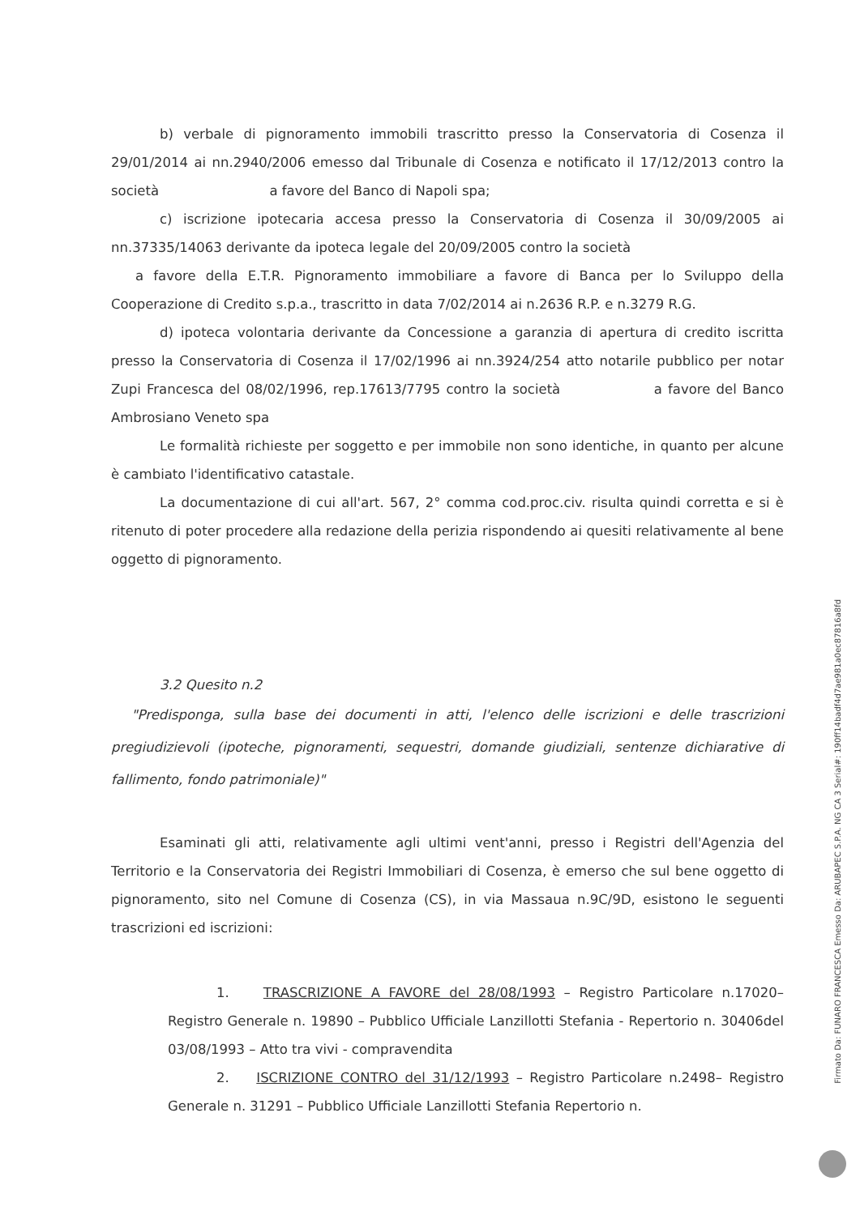b) verbale di pignoramento immobili trascritto presso la Conservatoria di Cosenza il 29/01/2014 ai nn.2940/2006 emesso dal Tribunale di Cosenza e notificato il 17/12/2013 contro la società a favore del Banco di Napoli spa;
c) iscrizione ipotecaria accesa presso la Conservatoria di Cosenza il 30/09/2005 ai nn.37335/14063 derivante da ipoteca legale del 20/09/2005 contro la società
a favore della E.T.R. Pignoramento immobiliare a favore di Banca per lo Sviluppo della Cooperazione di Credito s.p.a., trascritto in data 7/02/2014 ai n.2636 R.P. e n.3279 R.G.
d) ipoteca volontaria derivante da Concessione a garanzia di apertura di credito iscritta presso la Conservatoria di Cosenza il 17/02/1996 ai nn.3924/254 atto notarile pubblico per notar Zupi Francesca del 08/02/1996, rep.17613/7795 contro la società a favore del Banco Ambrosiano Veneto spa
Le formalità richieste per soggetto e per immobile non sono identiche, in quanto per alcune è cambiato l'identificativo catastale.
La documentazione di cui all'art. 567, 2° comma cod.proc.civ. risulta quindi corretta e si è ritenuto di poter procedere alla redazione della perizia rispondendo ai quesiti relativamente al bene oggetto di pignoramento.
3.2 Quesito n.2
"Predisponga, sulla base dei documenti in atti, l'elenco delle iscrizioni e delle trascrizioni pregiudizievoli (ipoteche, pignoramenti, sequestri, domande giudiziali, sentenze dichiarative di fallimento, fondo patrimoniale)"
Esaminati gli atti, relativamente agli ultimi vent'anni, presso i Registri dell'Agenzia del Territorio e la Conservatoria dei Registri Immobiliari di Cosenza, è emerso che sul bene oggetto di pignoramento, sito nel Comune di Cosenza (CS), in via Massaua n.9C/9D, esistono le seguenti trascrizioni ed iscrizioni:
1. TRASCRIZIONE A FAVORE del 28/08/1993 – Registro Particolare n.17020– Registro Generale n. 19890 – Pubblico Ufficiale Lanzillotti Stefania - Repertorio n. 30406del 03/08/1993 – Atto tra vivi - compravendita
2. ISCRIZIONE CONTRO del 31/12/1993 – Registro Particolare n.2498– Registro Generale n. 31291 – Pubblico Ufficiale Lanzillotti Stefania Repertorio n.
Firmato Da: FUNARO FRANCESCA Emesso Da: ARUBAPEC S.P.A. NG CA 3 Serial#: 190ff14badf4d7ae981a0ec87816a8fd